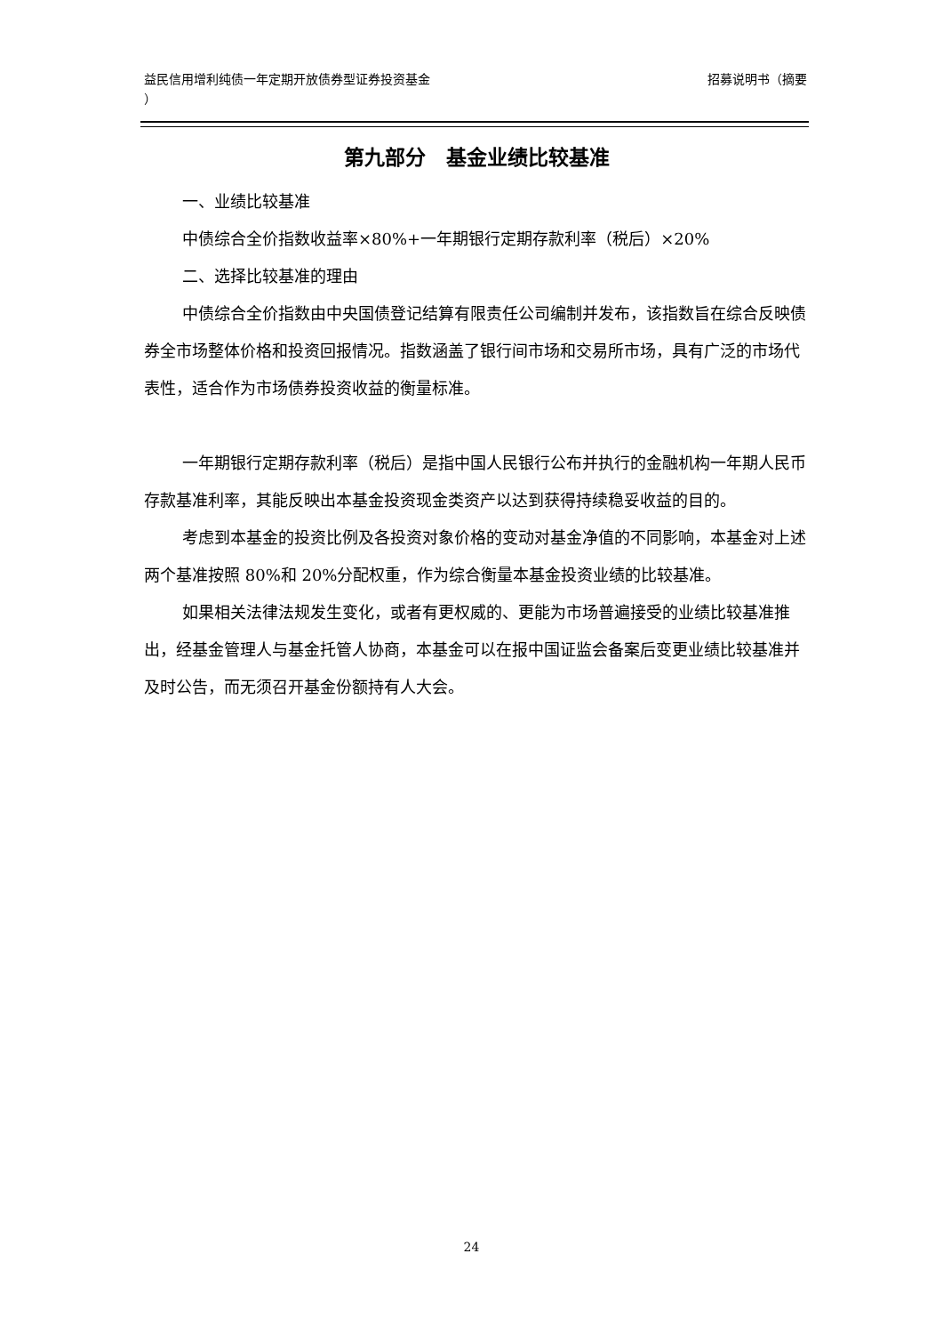益民信用增利纯债一年定期开放债券型证券投资基金
）
招募说明书（摘要
第九部分　基金业绩比较基准
一、业绩比较基准
中债综合全价指数收益率×80%+一年期银行定期存款利率（税后）×20%
二、选择比较基准的理由
中债综合全价指数由中央国债登记结算有限责任公司编制并发布，该指数旨在综合反映债券全市场整体价格和投资回报情况。指数涵盖了银行间市场和交易所市场，具有广泛的市场代表性，适合作为市场债券投资收益的衡量标准。
一年期银行定期存款利率（税后）是指中国人民银行公布并执行的金融机构一年期人民币存款基准利率，其能反映出本基金投资现金类资产以达到获得持续稳妥收益的目的。
考虑到本基金的投资比例及各投资对象价格的变动对基金净值的不同影响，本基金对上述两个基准按照 80%和 20%分配权重，作为综合衡量本基金投资业绩的比较基准。
如果相关法律法规发生变化，或者有更权威的、更能为市场普遍接受的业绩比较基准推出，经基金管理人与基金托管人协商，本基金可以在报中国证监会备案后变更业绩比较基准并及时公告，而无须召开基金份额持有人大会。
24